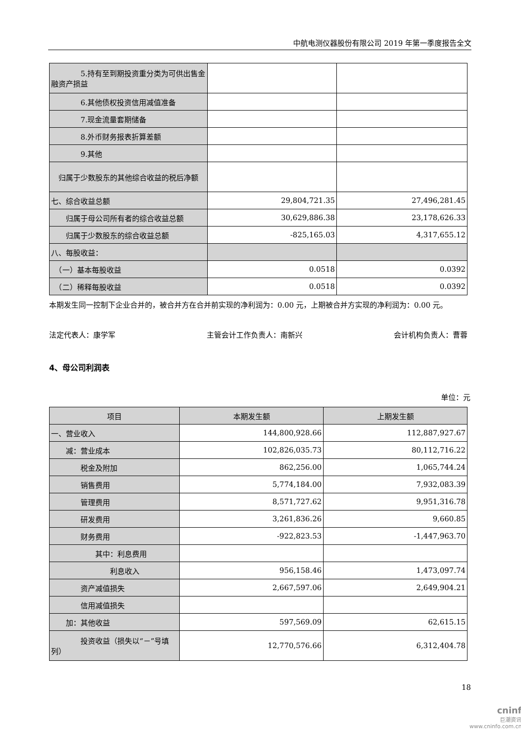中航电测仪器股份有限公司 2019 年第一季度报告全文
| 5.持有至到期投资重分类为可供出售金融资产损益 | | |
| 6.其他债权投资信用减值准备 | | |
| 7.现金流量套期储备 | | |
| 8.外币财务报表折算差额 | | |
| 9.其他 | | |
| 归属于少数股东的其他综合收益的税后净额 | | |
| 七、综合收益总额 | 29,804,721.35 | 27,496,281.45 |
| 归属于母公司所有者的综合收益总额 | 30,629,886.38 | 23,178,626.33 |
| 归属于少数股东的综合收益总额 | -825,165.03 | 4,317,655.12 |
| 八、每股收益： | | |
| （一）基本每股收益 | 0.0518 | 0.0392 |
| （二）稀释每股收益 | 0.0518 | 0.0392 |
本期发生同一控制下企业合并的，被合并方在合并前实现的净利润为：0.00 元，上期被合并方实现的净利润为：0.00 元。
法定代表人：康学军 主管会计工作负责人：南新兴 会计机构负责人：曹蓉
4、母公司利润表
单位：元
| 项目 | 本期发生额 | 上期发生额 |
| --- | --- | --- |
| 一、营业收入 | 144,800,928.66 | 112,887,927.67 |
| 减：营业成本 | 102,826,035.73 | 80,112,716.22 |
| 税金及附加 | 862,256.00 | 1,065,744.24 |
| 销售费用 | 5,774,184.00 | 7,932,083.39 |
| 管理费用 | 8,571,727.62 | 9,951,316.78 |
| 研发费用 | 3,261,836.26 | 9,660.85 |
| 财务费用 | -922,823.53 | -1,447,963.70 |
| 其中：利息费用 | | |
| 利息收入 | 956,158.46 | 1,473,097.74 |
| 资产减值损失 | 2,667,597.06 | 2,649,904.21 |
| 信用减值损失 | | |
| 加：其他收益 | 597,569.09 | 62,615.15 |
| 投资收益（损失以“－”号填列） | 12,770,576.66 | 6,312,404.78 |
18
cninf
巨潮资讯
www.cninfo.com.cn